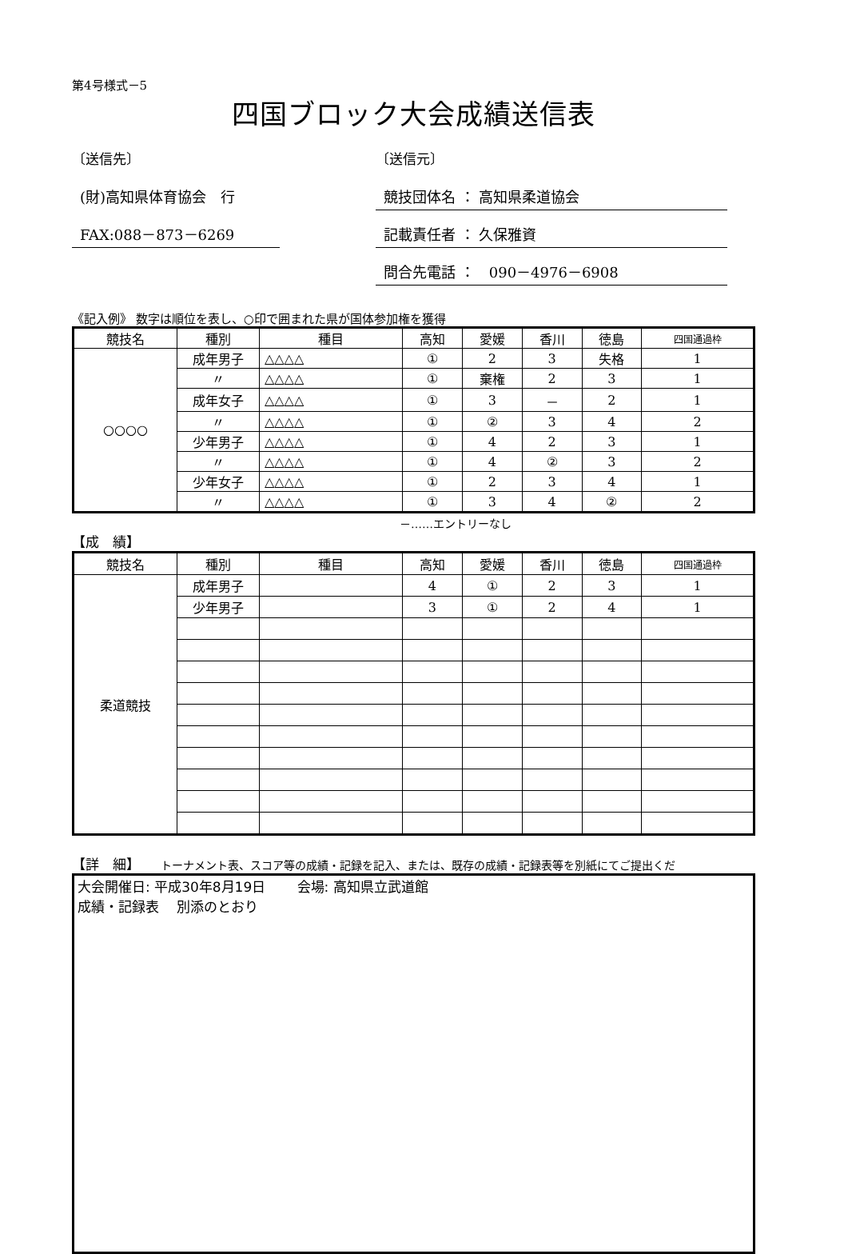第4号様式－5
四国ブロック大会成績送信表
〔送信先〕
(財)高知県体育協会　行
FAX:088－873－6269
〔送信元〕
競技団体名 ： 高知県柔道協会
記載責任者 ： 久保雅資
問合先電話 ：　090－4976－6908
《記入例》 数字は順位を表し、○印で囲まれた県が国体参加権を獲得
| 競技名 | 種別 | 種目 | 高知 | 愛媛 | 香川 | 徳島 | 四国通過枠 |
| --- | --- | --- | --- | --- | --- | --- | --- |
| ○○○○ | 成年男子 | △△△△ | ① | 2 | 3 | 失格 | 1 |
| | 〃 | △△△△ | ① | 棄権 | 2 | 3 | 1 |
| | 成年女子 | △△△△ | ① | 3 | － | 2 | 1 |
| | 〃 | △△△△ | ① | ② | 3 | 4 | 2 |
| | 少年男子 | △△△△ | ① | 4 | 2 | 3 | 1 |
| | 〃 | △△△△ | ① | 4 | ② | 3 | 2 |
| | 少年女子 | △△△△ | ① | 2 | 3 | 4 | 1 |
| | 〃 | △△△△ | ① | 3 | 4 | ② | 2 |
－……エントリーなし
【成　績】
| 競技名 | 種別 | 種目 | 高知 | 愛媛 | 香川 | 徳島 | 四国通過枠 |
| --- | --- | --- | --- | --- | --- | --- | --- |
| 柔道競技 | 成年男子 | | 4 | ① | 2 | 3 | 1 |
| | 少年男子 | | 3 | ① | 2 | 4 | 1 |
【詳　細】　　トーナメント表、スコア等の成績・記録を記入、または、既存の成績・記録表等を別紙にてご提出くだ
大会開催日: 平成30年8月19日　　 会場: 高知県立武道館
成績・記録表　 別添のとおり